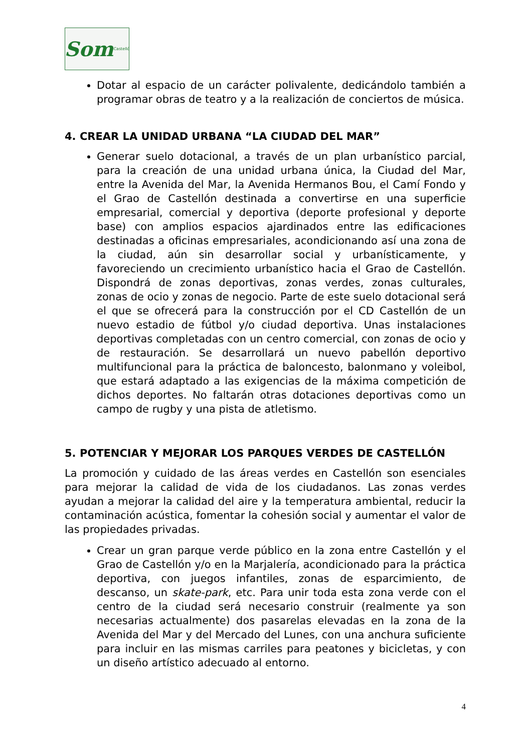Som Castelló
Dotar al espacio de un carácter polivalente, dedicándolo también a programar obras de teatro y a la realización de conciertos de música.
4. CREAR LA UNIDAD URBANA “LA CIUDAD DEL MAR”
Generar suelo dotacional, a través de un plan urbanístico parcial, para la creación de una unidad urbana única, la Ciudad del Mar, entre la Avenida del Mar, la Avenida Hermanos Bou, el Camí Fondo y el Grao de Castellón destinada a convertirse en una superficie empresarial, comercial y deportiva (deporte profesional y deporte base) con amplios espacios ajardinados entre las edificaciones destinadas a oficinas empresariales, acondicionando así una zona de la ciudad, aún sin desarrollar social y urbanísticamente, y favoreciendo un crecimiento urbanístico hacia el Grao de Castellón. Dispondrá de zonas deportivas, zonas verdes, zonas culturales, zonas de ocio y zonas de negocio. Parte de este suelo dotacional será el que se ofrecerá para la construcción por el CD Castellón de un nuevo estadio de fútbol y/o ciudad deportiva. Unas instalaciones deportivas completadas con un centro comercial, con zonas de ocio y de restauración. Se desarrollará un nuevo pabellón deportivo multifuncional para la práctica de baloncesto, balonmano y voleibol, que estará adaptado a las exigencias de la máxima competición de dichos deportes. No faltarán otras dotaciones deportivas como un campo de rugby y una pista de atletismo.
5. POTENCIAR Y MEJORAR LOS PARQUES VERDES DE CASTELLÓN
La promoción y cuidado de las áreas verdes en Castellón son esenciales para mejorar la calidad de vida de los ciudadanos. Las zonas verdes ayudan a mejorar la calidad del aire y la temperatura ambiental, reducir la contaminación acústica, fomentar la cohesión social y aumentar el valor de las propiedades privadas.
Crear un gran parque verde público en la zona entre Castellón y el Grao de Castellón y/o en la Marjalería, acondicionado para la práctica deportiva, con juegos infantiles, zonas de esparcimiento, de descanso, un skate-park, etc. Para unir toda esta zona verde con el centro de la ciudad será necesario construir (realmente ya son necesarias actualmente) dos pasarelas elevadas en la zona de la Avenida del Mar y del Mercado del Lunes, con una anchura suficiente para incluir en las mismas carriles para peatones y bicicletas, y con un diseño artístico adecuado al entorno.
4